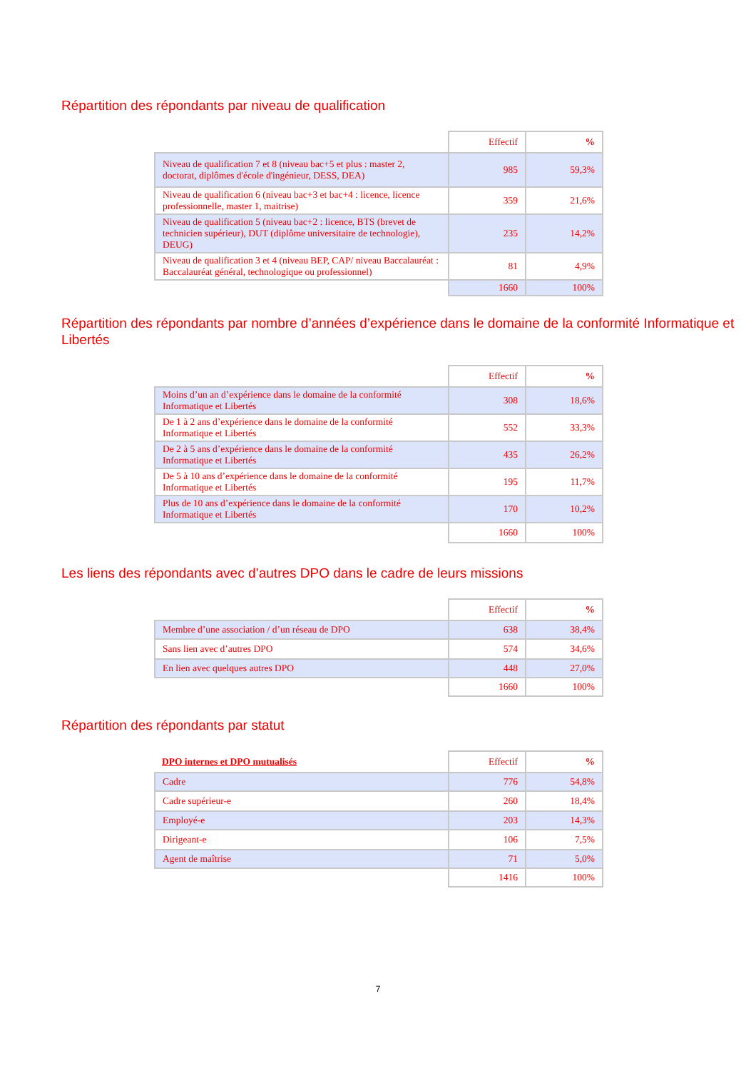Répartition des répondants par niveau de qualification
| | Effectif | % |
| --- | --- | --- |
| Niveau de qualification 7 et 8 (niveau bac+5 et plus : master 2, doctorat, diplômes d'école d'ingénieur, DESS, DEA) | 985 | 59,3% |
| Niveau de qualification 6 (niveau bac+3 et bac+4 : licence, licence professionnelle, master 1, maitrise) | 359 | 21,6% |
| Niveau de qualification 5 (niveau bac+2 : licence, BTS (brevet de technicien supérieur), DUT (diplôme universitaire de technologie), DEUG) | 235 | 14,2% |
| Niveau de qualification 3 et 4 (niveau BEP, CAP/ niveau Baccalauréat : Baccalauréat général, technologique ou professionnel) | 81 | 4,9% |
| | 1660 | 100% |
Répartition des répondants par nombre d’années d’expérience dans le domaine de la conformité Informatique et Libertés
| | Effectif | % |
| --- | --- | --- |
| Moins d’un an d’expérience dans le domaine de la conformité Informatique et Libertés | 308 | 18,6% |
| De 1 à 2 ans d’expérience dans le domaine de la conformité Informatique et Libertés | 552 | 33,3% |
| De 2 à 5 ans d’expérience dans le domaine de la conformité Informatique et Libertés | 435 | 26,2% |
| De 5 à 10 ans d’expérience dans le domaine de la conformité Informatique et Libertés | 195 | 11,7% |
| Plus de 10 ans d’expérience dans le domaine de la conformité Informatique et Libertés | 170 | 10,2% |
| | 1660 | 100% |
Les liens des répondants avec d’autres DPO dans le cadre de leurs missions
| | Effectif | % |
| --- | --- | --- |
| Membre d’une association / d’un réseau de DPO | 638 | 38,4% |
| Sans lien avec d’autres DPO | 574 | 34,6% |
| En lien avec quelques autres DPO | 448 | 27,0% |
| | 1660 | 100% |
Répartition des répondants par statut
| DPO internes et DPO mutualisés | Effectif | % |
| --- | --- | --- |
| Cadre | 776 | 54,8% |
| Cadre supérieur-e | 260 | 18,4% |
| Employé-e | 203 | 14,3% |
| Dirigeant-e | 106 | 7,5% |
| Agent de maîtrise | 71 | 5,0% |
| | 1416 | 100% |
7